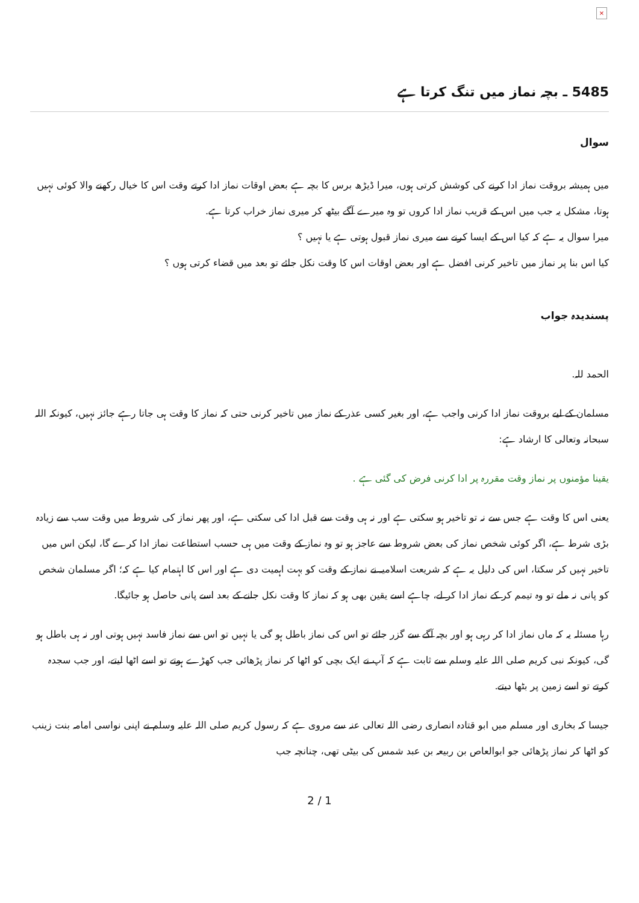×
5485 ـ بچہ نماز میں تنگ کرتا ہے
سوال
میں ہمیشہ بروقت نماز ادا کرنے کی کوشش کرتی ہوں، میرا ڈیڑھ برس کا بچہ ہے بعض اوقات نماز ادا کرتے وقت اس کا خیال رکھنے والا کوئی نہیں ہوتا، مشکل یہ جب میں اس کے قریب نماز ادا کروں تو وہ میرے آگے بیٹھ کر میری نماز خراب کرتا ہے.
میرا سوال یہ ہے کہ کیا اس کے ایسا کرنے سے میری نماز قبول ہوتی ہے یا نہیں ؟
کیا اس بنا پر نماز میں تاخیر کرنی افضل ہے اور بعض اوقات اس کا وقت نکل جائے تو بعد میں قضاء کرتی ہوں ؟
پسندیدہ جواب
الحمد للہ.
مسلمان کے لیے بروقت نماز ادا کرنی واجب ہے، اور بغیر کسی عذر کے نماز میں تاخیر کرنی حتی کہ نماز کا وقت ہی جاتا رہے جائز نہیں، کیونکہ اللہ سبحانہ وتعالی کا ارشاد ہے:
یقینا مؤمنوں پر نماز وقت مقررہ پر ادا کرنی فرض کی گئی ہے .
یعنی اس کا وقت ہے جس سے نہ تو تاخیر ہو سکتی ہے اور نہ ہی وقت سے قبل ادا کی سکتی ہے، اور پھر نماز کی شروط میں وقت سب سے زیادہ بڑی شرط ہے، اگر کوئی شخص نماز کی بعض شروط سے عاجز ہو تو وہ نماز کے وقت میں ہی حسب استطاعت نماز ادا کرے گا، لیکن اس میں تاخیر نہیں کر سکتا، اس کی دلیل یہ ہے کہ شریعت اسلامیہ نے نماز کے وقت کو بہت اہمیت دی ہے اور اس کا اہتمام کیا ہے کہ؛ اگر مسلمان شخص کو پانی نہ ملے تو وہ تیمم کر کے نماز ادا کر لے، چاہے اسے یقین بھی ہو کہ نماز کا وقت نکل جانے کے بعد اسے پانی حاصل ہو جائیگا.
رہا مسئلہ یہ کہ ماں نماز ادا کر رہی ہو اور بچہ آگے سے گزر جائے تو اس کی نماز باطل ہو گی یا نہیں تو اس سے نماز فاسد نہیں ہوتی اور نہ ہی باطل ہو گی، کیونکہ نبی کریم صلی اللہ علیہ وسلم سے ثابت ہے کہ آپ نے ایک بچی کو اٹھا کر نماز پڑھائی جب کھڑے ہوتے تو اسے اٹھا لیتے، اور جب سجدہ کرتے تو اسے زمین پر بٹھا دیتے.
جیسا کہ بخاری اور مسلم میں ابو قتادہ انصاری رضی اللہ تعالی عنہ سے مروی ہے کہ رسول کریم صلی اللہ علیہ وسلم نے اپنی نواسی امامہ بنت زینب کو اٹھا کر نماز پڑھائی جو ابوالعاص بن ربیعہ بن عبد شمس کی بیٹی تھی، چنانچہ جب
2 / 1